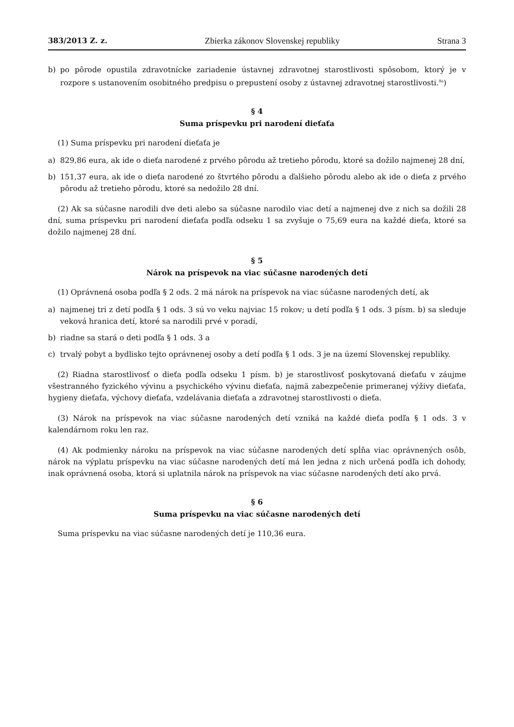383/2013 Z. z. Zbierka zákonov Slovenskej republiky Strana 3
b) po pôrode opustila zdravotnícke zariadenie ústavnej zdravotnej starostlivosti spôsobom, ktorý je v rozpore s ustanovením osobitného predpisu o prepustení osoby z ústavnej zdravotnej starostlivosti.<sup>8a</sup>)
§ 4
Suma príspevku pri narodení dieťaťa
(1) Suma príspevku pri narodení dieťaťa je
a) 829,86 eura, ak ide o dieťa narodené z prvého pôrodu až tretieho pôrodu, ktoré sa dožilo najmenej 28 dní,
b) 151,37 eura, ak ide o dieťa narodené zo štvrtého pôrodu a ďalšieho pôrodu alebo ak ide o dieťa z prvého pôrodu až tretieho pôrodu, ktoré sa nedožilo 28 dní.
(2) Ak sa súčasne narodili dve deti alebo sa súčasne narodilo viac detí a najmenej dve z nich sa dožili 28 dní, suma príspevku pri narodení dieťaťa podľa odseku 1 sa zvyšuje o 75,69 eura na každé dieťa, ktoré sa dožilo najmenej 28 dní.
§ 5
Nárok na príspevok na viac súčasne narodených detí
(1) Oprávnená osoba podľa § 2 ods. 2 má nárok na príspevok na viac súčasne narodených detí, ak
a) najmenej tri z detí podľa § 1 ods. 3 sú vo veku najviac 15 rokov; u detí podľa § 1 ods. 3 písm. b) sa sleduje veková hranica detí, ktoré sa narodili prvé v poradí,
b) riadne sa stará o deti podľa § 1 ods. 3 a
c) trvalý pobyt a bydlisko tejto oprávnenej osoby a detí podľa § 1 ods. 3 je na území Slovenskej republiky.
(2) Riadna starostlivosť o dieťa podľa odseku 1 písm. b) je starostlivosť poskytovaná dieťaťu v záujme všestranného fyzického vývinu a psychického vývinu dieťaťa, najmä zabezpečenie primeranej výživy dieťaťa, hygieny dieťaťa, výchovy dieťaťa, vzdelávania dieťaťa a zdravotnej starostlivosti o dieťa.
(3) Nárok na príspevok na viac súčasne narodených detí vzniká na každé dieťa podľa § 1 ods. 3 v kalendárnom roku len raz.
(4) Ak podmienky nároku na príspevok na viac súčasne narodených detí spĺňa viac oprávnených osôb, nárok na výplatu príspevku na viac súčasne narodených detí má len jedna z nich určená podľa ich dohody, inak oprávnená osoba, ktorá si uplatnila nárok na príspevok na viac súčasne narodených detí ako prvá.
§ 6
Suma príspevku na viac súčasne narodených detí
Suma príspevku na viac súčasne narodených detí je 110,36 eura.